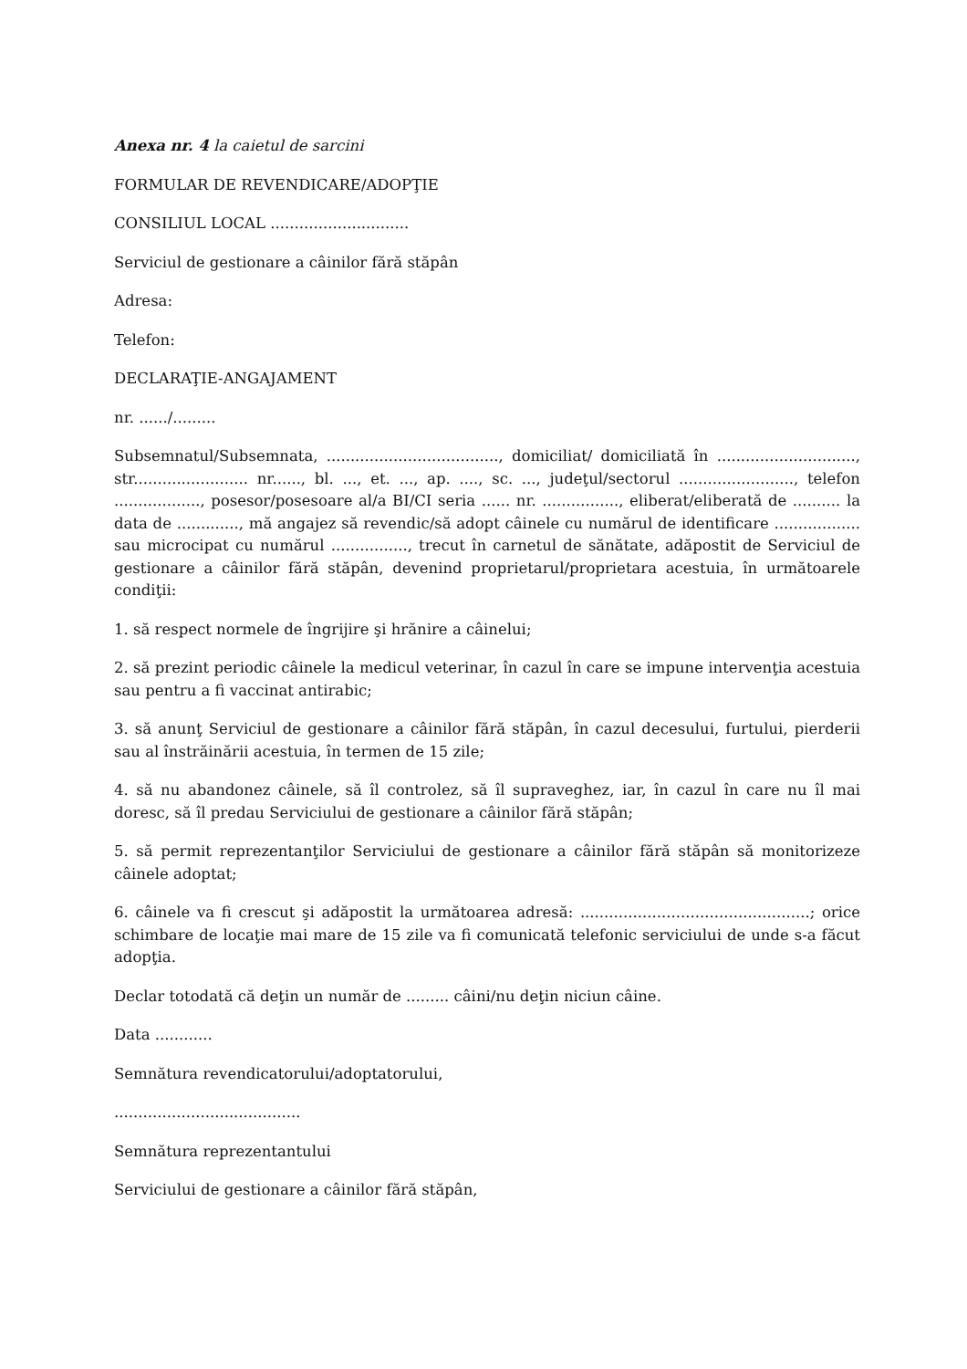Anexa nr. 4 la caietul de sarcini
FORMULAR DE REVENDICARE/ADOPŢIE
CONSILIUL LOCAL .............................
Serviciul de gestionare a câinilor fără stăpân
Adresa:
Telefon:
DECLARAŢIE-ANGAJAMENT
nr. ....../.........
Subsemnatul/Subsemnata, ...................................., domiciliat/ domiciliată în ............................., str........................ nr......, bl. ..., et. ..., ap. ...., sc. ..., judeţul/sectorul ........................, telefon .................., posesor/posesoare al/a BI/CI seria ...... nr. ................, eliberat/eliberată de .......... la data de ............., mă angajez să revendic/să adopt câinele cu numărul de identificare .................. sau microcipat cu numărul ................, trecut în carnetul de sănătate, adăpostit de Serviciul de gestionare a câinilor fără stăpân, devenind proprietarul/proprietara acestuia, în următoarele condiţii:
1. să respect normele de îngrijire şi hrănire a câinelui;
2. să prezint periodic câinele la medicul veterinar, în cazul în care se impune intervenţia acestuia sau pentru a fi vaccinat antirabic;
3. să anunţ Serviciul de gestionare a câinilor fără stăpân, în cazul decesului, furtului, pierderii sau al înstrăinării acestuia, în termen de 15 zile;
4. să nu abandonez câinele, să îl controlez, să îl supraveghez, iar, în cazul în care nu îl mai doresc, să îl predau Serviciului de gestionare a câinilor fără stăpân;
5. să permit reprezentanţilor Serviciului de gestionare a câinilor fără stăpân să monitorizeze câinele adoptat;
6. câinele va fi crescut şi adăpostit la următoarea adresă: ................................................; orice schimbare de locaţie mai mare de 15 zile va fi comunicată telefonic serviciului de unde s-a făcut adopţia.
Declar totodată că deţin un număr de ......... câini/nu deţin niciun câine.
Data ............
Semnătura revendicatorului/adoptatorului,
.......................................
Semnătura reprezentantului
Serviciului de gestionare a câinilor fără stăpân,